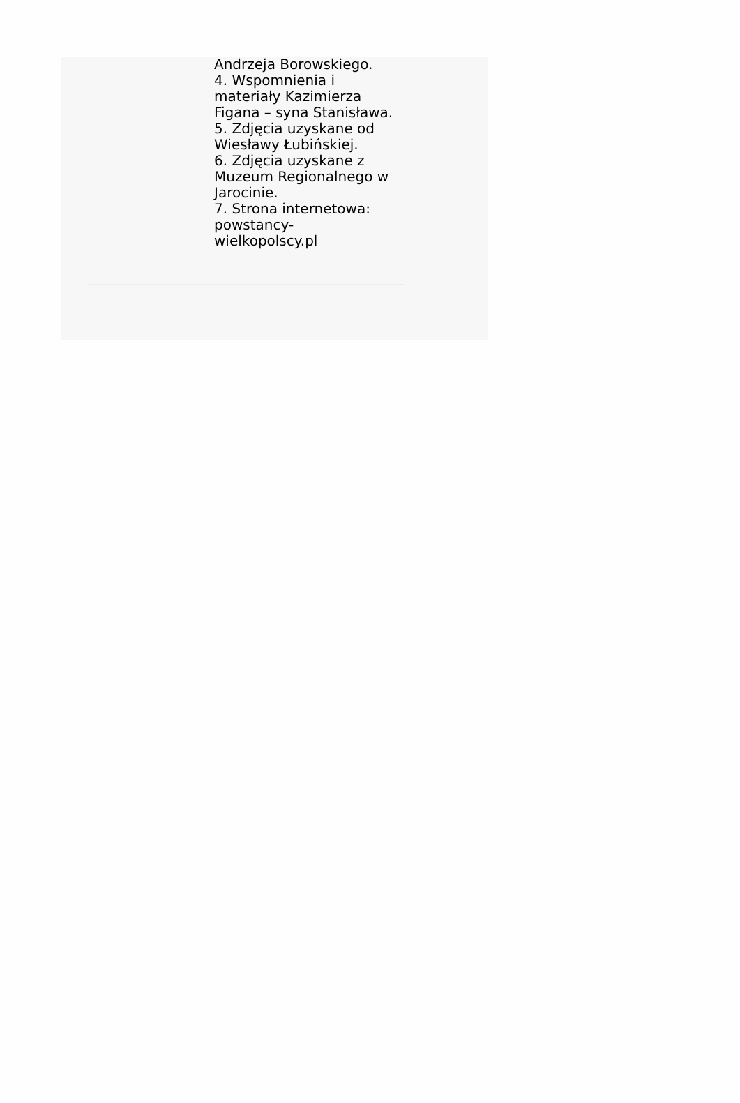Andrzeja Borowskiego.
4. Wspomnienia i materiały Kazimierza Figana – syna Stanisława.
5. Zdjęcia uzyskane od Wiesławy Łubińskiej.
6. Zdjęcia uzyskane z Muzeum Regionalnego w Jarocinie.
7. Strona internetowa: powstancy-
wielkopolscy.pl